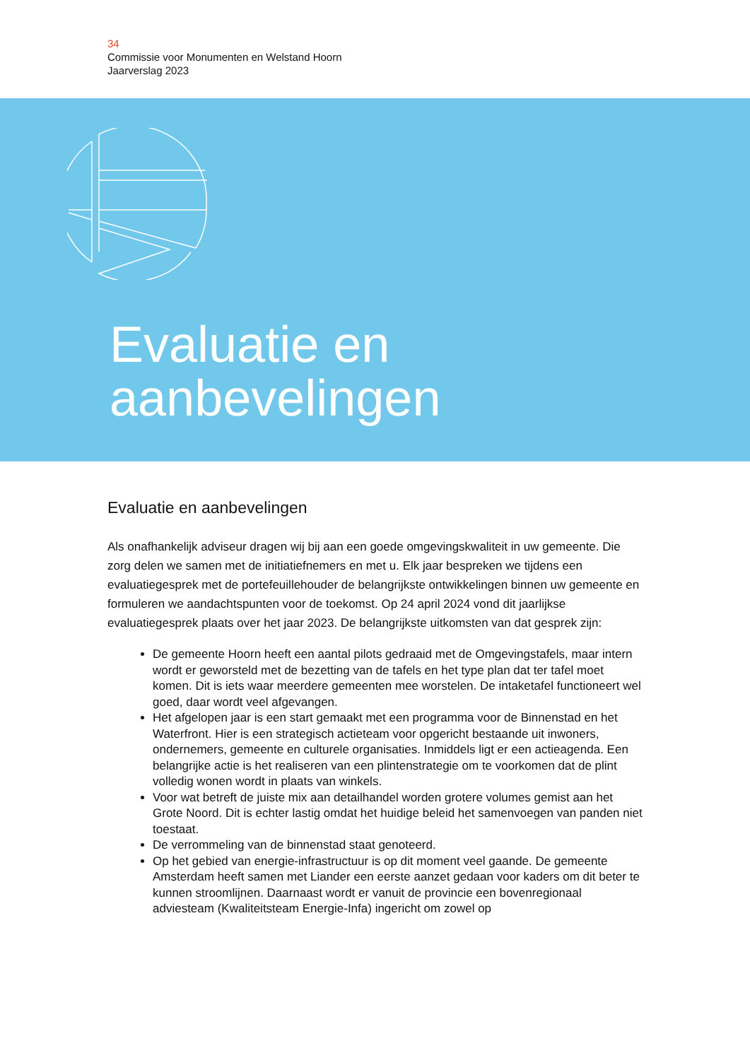34
Commissie voor Monumenten en Welstand Hoorn
Jaarverslag 2023
Evaluatie en
aanbevelingen
Evaluatie en aanbevelingen
Als onafhankelijk adviseur dragen wij bij aan een goede omgevingskwaliteit in uw gemeente. Die zorg delen we samen met de initiatiefnemers en met u. Elk jaar bespreken we tijdens een evaluatiegesprek met de portefeuillehouder de belangrijkste ontwikkelingen binnen uw gemeente en formuleren we aandachtspunten voor de toekomst. Op 24 april 2024 vond dit jaarlijkse evaluatiegesprek plaats over het jaar 2023. De belangrijkste uitkomsten van dat gesprek zijn:
De gemeente Hoorn heeft een aantal pilots gedraaid met de Omgevingstafels, maar intern wordt er geworsteld met de bezetting van de tafels en het type plan dat ter tafel moet komen. Dit is iets waar meerdere gemeenten mee worstelen. De intaketafel functioneert wel goed, daar wordt veel afgevangen.
Het afgelopen jaar is een start gemaakt met een programma voor de Binnenstad en het Waterfront. Hier is een strategisch actieteam voor opgericht bestaande uit inwoners, ondernemers, gemeente en culturele organisaties. Inmiddels ligt er een actieagenda. Een belangrijke actie is het realiseren van een plintenstrategie om te voorkomen dat de plint volledig wonen wordt in plaats van winkels.
Voor wat betreft de juiste mix aan detailhandel worden grotere volumes gemist aan het Grote Noord. Dit is echter lastig omdat het huidige beleid het samenvoegen van panden niet toestaat.
De verrommeling van de binnenstad staat genoteerd.
Op het gebied van energie-infrastructuur is op dit moment veel gaande. De gemeente Amsterdam heeft samen met Liander een eerste aanzet gedaan voor kaders om dit beter te kunnen stroomlijnen. Daarnaast wordt er vanuit de provincie een bovenregionaal adviesteam (Kwaliteitsteam Energie-Infa) ingericht om zowel op